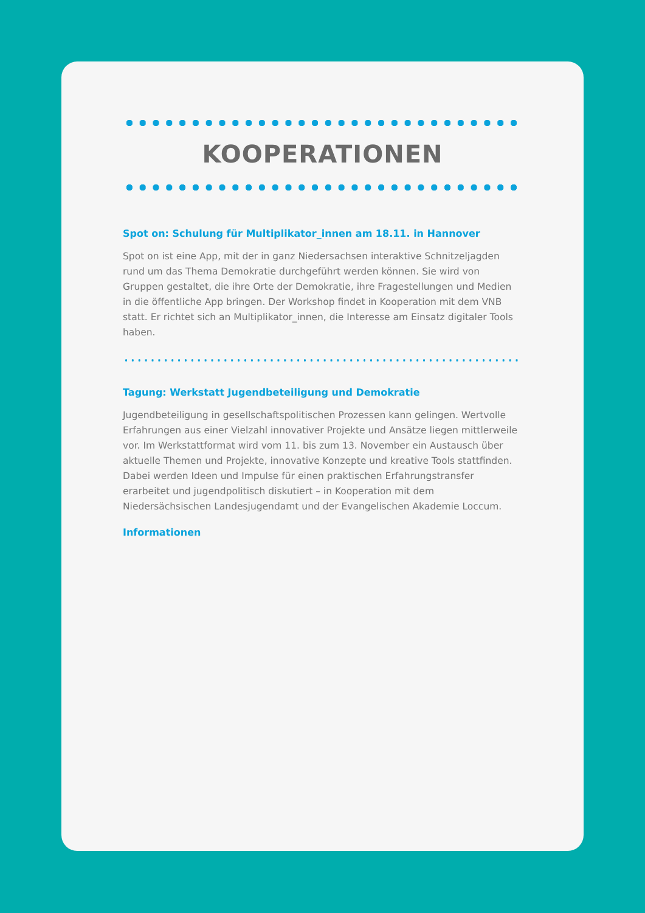KOOPERATIONEN
Spot on: Schulung für Multiplikator_innen am 18.11. in Hannover
Spot on ist eine App, mit der in ganz Niedersachsen interaktive Schnitzeljag­den rund um das Thema Demokratie durchgeführt werden können. Sie wird von Gruppen gestaltet, die ihre Orte der Demokratie, ihre Fragestellungen und Medien in die öffentliche App bringen. Der Workshop findet in Kooperation mit dem VNB statt. Er richtet sich an Multiplikator_innen, die Interesse am Einsatz digitaler Tools haben.
Tagung: Werkstatt Jugendbeteiligung und Demokratie
Jugendbeteiligung in gesellschaftspolitischen Prozessen kann gelingen. Wert­volle Erfahrungen aus einer Vielzahl innovativer Projekte und Ansätze liegen mittlerweile vor. Im Werkstattformat wird vom 11. bis zum 13. November ein Austausch über aktuelle Themen und Projekte, innovative Konzepte und kreative Tools stattfinden. Dabei werden Ideen und Impulse für einen praktischen Erfah­rungstransfer erarbeitet und jugendpolitisch diskutiert – in Kooperation mit dem Niedersächsischen Landesjugendamt und der Evangelischen Akademie Loccum.
Informationen